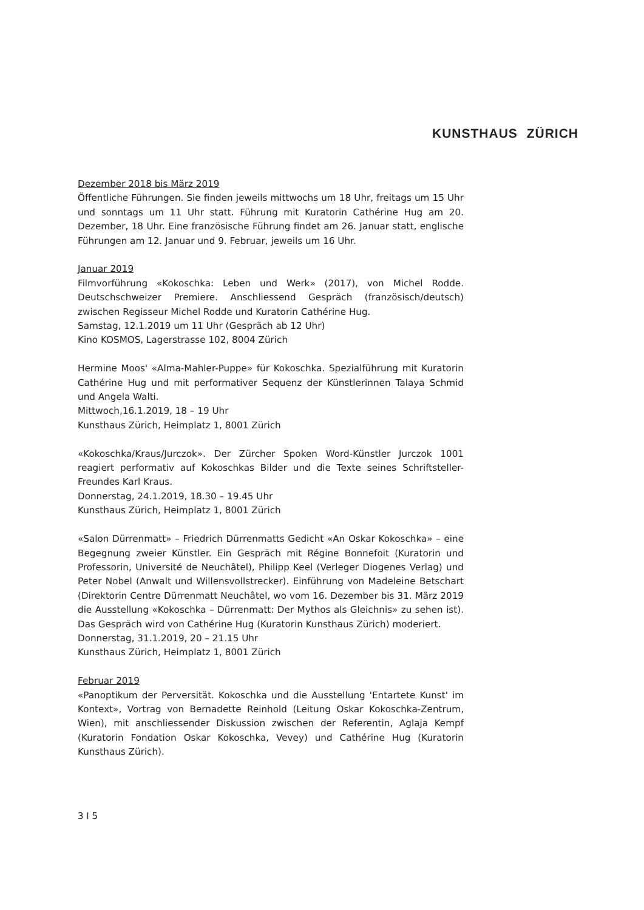KUNSTHAUS ZÜRICH
Dezember 2018 bis März 2019
Öffentliche Führungen. Sie finden jeweils mittwochs um 18 Uhr, freitags um 15 Uhr und sonntags um 11 Uhr statt. Führung mit Kuratorin Cathérine Hug am 20. Dezember, 18 Uhr. Eine französische Führung findet am 26. Januar statt, englische Führungen am 12. Januar und 9. Februar, jeweils um 16 Uhr.
Januar 2019
Filmvorführung «Kokoschka: Leben und Werk» (2017), von Michel Rodde. Deutschschweizer Premiere. Anschliessend Gespräch (französisch/deutsch) zwischen Regisseur Michel Rodde und Kuratorin Cathérine Hug.
Samstag, 12.1.2019 um 11 Uhr (Gespräch ab 12 Uhr)
Kino KOSMOS, Lagerstrasse 102, 8004 Zürich
Hermine Moos' «Alma-Mahler-Puppe» für Kokoschka. Spezialführung mit Kuratorin Cathérine Hug und mit performativer Sequenz der Künstlerinnen Talaya Schmid und Angela Walti.
Mittwoch,16.1.2019, 18 – 19 Uhr
Kunsthaus Zürich, Heimplatz 1, 8001 Zürich
«Kokoschka/Kraus/Jurczok». Der Zürcher Spoken Word-Künstler Jurczok 1001 reagiert performativ auf Kokoschkas Bilder und die Texte seines Schriftsteller-Freundes Karl Kraus.
Donnerstag, 24.1.2019, 18.30 – 19.45 Uhr
Kunsthaus Zürich, Heimplatz 1, 8001 Zürich
«Salon Dürrenmatt» – Friedrich Dürrenmatts Gedicht «An Oskar Kokoschka» – eine Begegnung zweier Künstler. Ein Gespräch mit Régine Bonnefoit (Kuratorin und Professorin, Université de Neuchâtel), Philipp Keel (Verleger Diogenes Verlag) und Peter Nobel (Anwalt und Willensvollstrecker). Einführung von Madeleine Betschart (Direktorin Centre Dürrenmatt Neuchâtel, wo vom 16. Dezember bis 31. März 2019 die Ausstellung «Kokoschka – Dürrenmatt: Der Mythos als Gleichnis» zu sehen ist). Das Gespräch wird von Cathérine Hug (Kuratorin Kunsthaus Zürich) moderiert.
Donnerstag, 31.1.2019, 20 – 21.15 Uhr
Kunsthaus Zürich, Heimplatz 1, 8001 Zürich
Februar 2019
«Panoptikum der Perversität. Kokoschka und die Ausstellung 'Entartete Kunst' im Kontext», Vortrag von Bernadette Reinhold (Leitung Oskar Kokoschka-Zentrum, Wien), mit anschliessender Diskussion zwischen der Referentin, Aglaja Kempf (Kuratorin Fondation Oskar Kokoschka, Vevey) und Cathérine Hug (Kuratorin Kunsthaus Zürich).
3 I 5